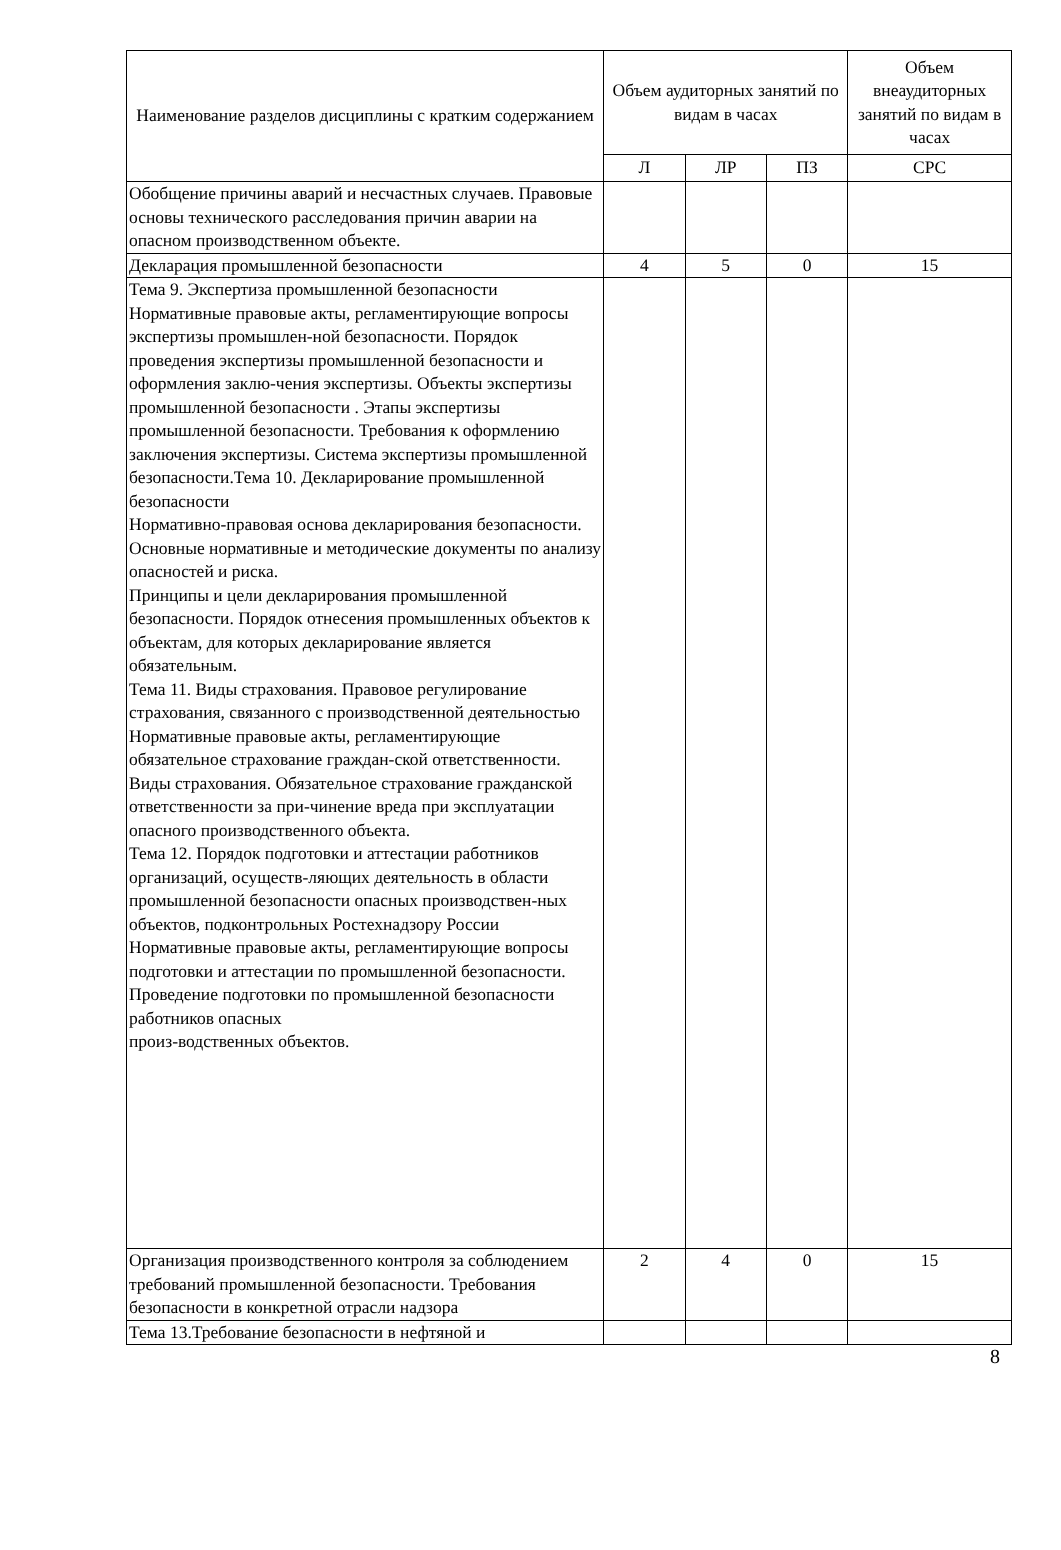| Наименование разделов дисциплины с кратким содержанием | Объем аудиторных занятий по видам в часах | | | Объем внеаудиторных занятий по видам в часах |
| --- | --- | --- | --- | --- |
| | Л | ЛР | ПЗ | СРС |
| Обобщение причины аварий и несчастных случаев. Правовые основы технического расследования причин аварии на опасном производственном объекте. | | | | |
| Декларация промышленной безопасности | 4 | 5 | 0 | 15 |
| Тема 9. Экспертиза промышленной безопасности Нормативные правовые акты, регламентирующие вопросы экспертизы промышлен-ной безопасности. Порядок проведения экспертизы промышленной безопасности и оформления заклю-чения экспертизы. Объекты экспертизы промышленной безопасности . Этапы экспертизы промышленной безопасности. Требования к оформлению заключения экспертизы. Система экспертизы промышленной безопасности.Тема 10. Декларирование промышленной безопасности Нормативно-правовая основа декларирования безопасности. Основные нормативные и методические документы по анализу опасностей и риска. Принципы и цели декларирования промышленной безопасности. Порядок отнесения промышленных объектов к объектам, для которых декларирование является обязательным. Тема 11. Виды страхования. Правовое регулирование страхования, связанного с производственной деятельностью Нормативные правовые акты, регламентирующие обязательное страхование граждан-ской ответственности. Виды страхования. Обязательное страхование гражданской ответственности за при-чинение вреда при эксплуатации опасного производственного объекта. Тема 12. Порядок подготовки и аттестации работников организаций, осуществ-ляющих деятельность в области промышленной безопасности опасных производствен-ных объектов, подконтрольных Ростехнадзору России Нормативные правовые акты, регламентирующие вопросы подготовки и аттестации по промышленной безопасности. Проведение подготовки по промышленной безопасности работников опасных произ-водственных объектов. | | | | |
| Организация производственного контроля за соблюдением требований промышленной безопасности. Требования безопасности в конкретной отрасли надзора | 2 | 4 | 0 | 15 |
| Тема 13.Требование безопасности в нефтяной и | | | | |
8